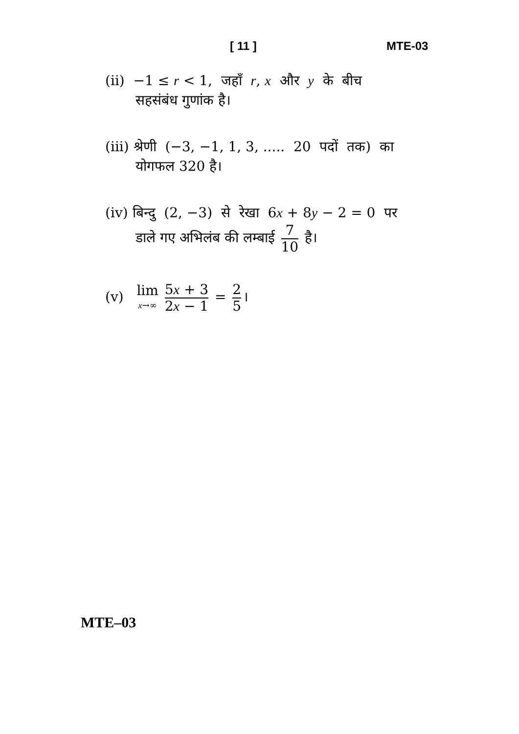[ 11 ] MTE-03
(ii) −1 ≤ r < 1, जहाँ r, x और y के बीच
सहसंबंध गुणांक है।
(iii) श्रेणी (−3, −1, 1, 3, ..... 20 पदों तक) का
योगफल 320 है।
(iv) बिन्दु (2, −3) से रेखा 6x + 8y − 2 = 0 पर
डाले गए अभिलंब की लम्बाई 7 10 है।
(v) lim x→∞ 5x + 3 2x − 1 = 2 5 ।
MTE–03